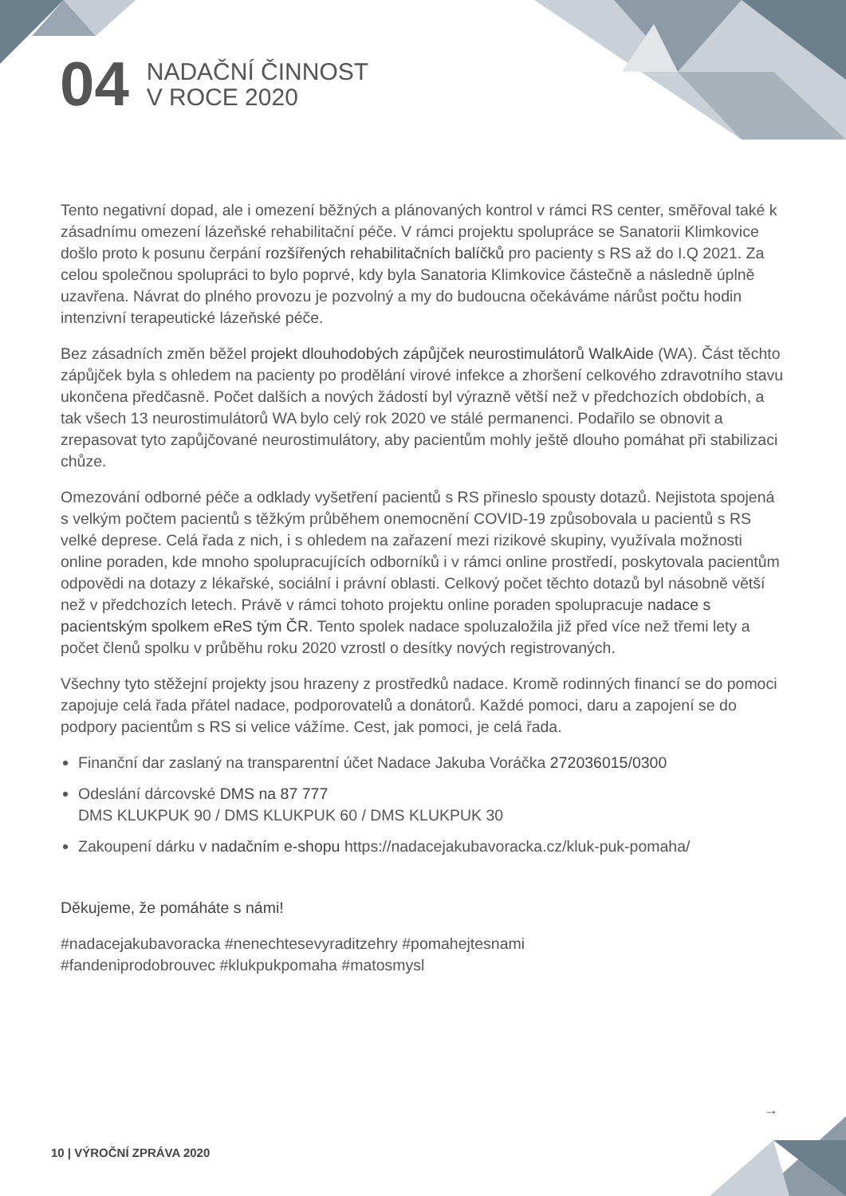04 NADAČNÍ ČINNOST
V ROCE 2020
Tento negativní dopad, ale i omezení běžných a plánovaných kontrol v rámci RS center, směřoval také k zásadnímu omezení lázeňské rehabilitační péče. V rámci projektu spolupráce se Sanatorii Klimkovice došlo proto k posunu čerpání rozšířených rehabilitačních balíčků pro pacienty s RS až do I.Q 2021. Za celou společnou spolupráci to bylo poprvé, kdy byla Sanatoria Klimkovice částečně a následně úplně uzavřena. Návrat do plného provozu je pozvolný a my do budoucna očekáváme nárůst počtu hodin intenzivní terapeutické lázeňské péče.
Bez zásadních změn běžel projekt dlouhodobých zápůjček neurostimulátorů WalkAide (WA). Část těchto zápůjček byla s ohledem na pacienty po prodělání virové infekce a zhoršení celkového zdravotního stavu ukončena předčasně. Počet dalších a nových žádostí byl výrazně větší než v předchozích obdobích, a tak všech 13 neurostimulátorů WA bylo celý rok 2020 ve stálé permanenci. Podařilo se obnovit a zrepasovat tyto zapůjčované neurostimulátory, aby pacientům mohly ještě dlouho pomáhat při stabilizaci chůze.
Omezování odborné péče a odklady vyšetření pacientů s RS přineslo spousty dotazů. Nejistota spojená s velkým počtem pacientů s těžkým průběhem onemocnění COVID-19 způsobovala u pacientů s RS velké deprese. Celá řada z nich, i s ohledem na zařazení mezi rizikové skupiny, využívala možnosti online poraden, kde mnoho spolupracujících odborníků i v rámci online prostředí, poskytovala pacientům odpovědi na dotazy z lékařské, sociální i právní oblasti. Celkový počet těchto dotazů byl násobně větší než v předchozích letech. Právě v rámci tohoto projektu online poraden spolupracuje nadace s pacientským spolkem eReS tým ČR. Tento spolek nadace spoluzaložila již před více než třemi lety a počet členů spolku v průběhu roku 2020 vzrostl o desítky nových registrovaných.
Všechny tyto stěžejní projekty jsou hrazeny z prostředků nadace. Kromě rodinných financí se do pomoci zapojuje celá řada přátel nadace, podporovatelů a donátorů. Každé pomoci, daru a zapojení se do podpory pacientům s RS si velice vážíme. Cest, jak pomoci, je celá řada.
Finanční dar zaslaný na transparentní účet Nadace Jakuba Voráčka 272036015/0300
Odeslání dárcovské DMS na 87 777
DMS KLUKPUK 90 / DMS KLUKPUK 60 / DMS KLUKPUK 30
Zakoupení dárku v nadačním e-shopu https://nadacejakubavoracka.cz/kluk-puk-pomaha/
Děkujeme, že pomáháte s námi!
#nadacejakubavoracka #nenechtesevyraditzehry #pomahejtesnami
#fandeniprodobrouvec #klukpukpomaha #matosmysl
→
10 | VÝROČNÍ ZPRÁVA 2020